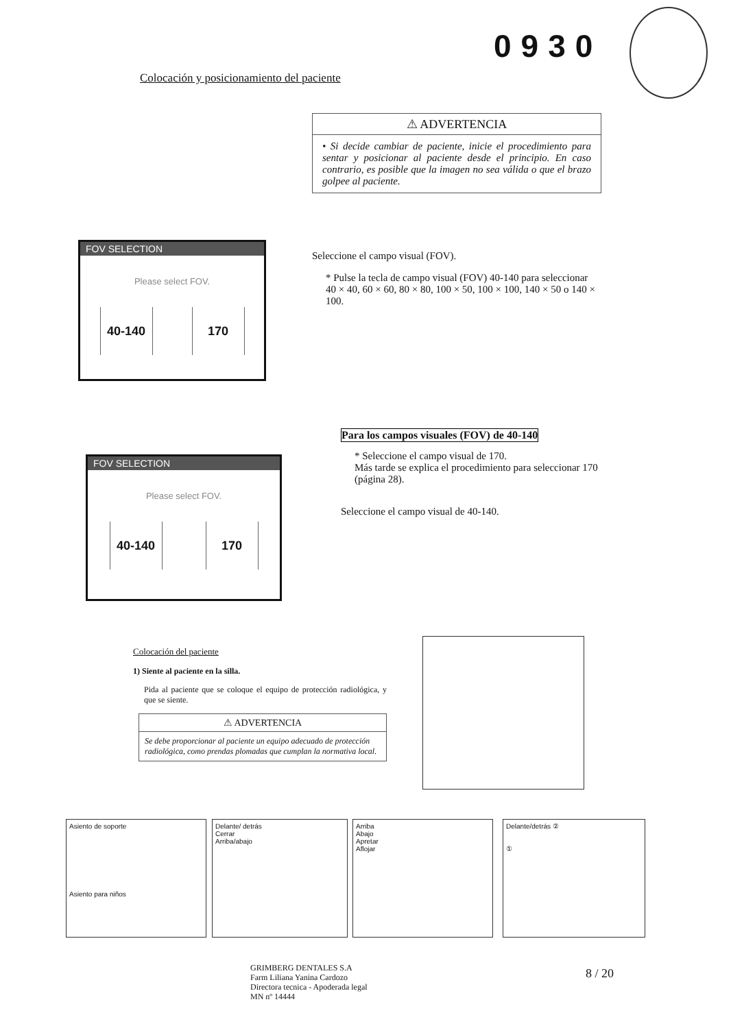0930
Colocación y posicionamiento del paciente
⚠ ADVERTENCIA
• Si decide cambiar de paciente, inicie el procedimiento para sentar y posicionar al paciente desde el principio. En caso contrario, es posible que la imagen no sea válida o que el brazo golpee al paciente.
FOV SELECTION
Please select FOV.
40-140 170
Seleccione el campo visual (FOV).
* Pulse la tecla de campo visual (FOV) 40-140 para seleccionar 40 × 40, 60 × 60, 80 × 80, 100 × 50, 100 × 100, 140 × 50 o 140 × 100.
FOV SELECTION
Please select FOV.
40-140 170
Para los campos visuales (FOV) de 40-140
* Seleccione el campo visual de 170.
Más tarde se explica el procedimiento para seleccionar 170 (página 28).
Seleccione el campo visual de 40-140.
Colocación del paciente
1) Siente al paciente en la silla.
Pida al paciente que se coloque el equipo de protección radiológica, y que se siente.
⚠ ADVERTENCIA
Se debe proporcionar al paciente un equipo adecuado de protección radiológica, como prendas plomadas que cumplan la normativa local.
Asiento de soporte
Asiento para niños
Delante/ detrás
Cerrar
Arriba/abajo
Arriba
Abajo
Apretar
Aflojar
Delante/detrás ②
①
GRIMBERG DENTALES S.A
Farm Liliana Yanina Cardozo
Directora tecnica - Apoderada legal
MN nº 14444
8 / 20